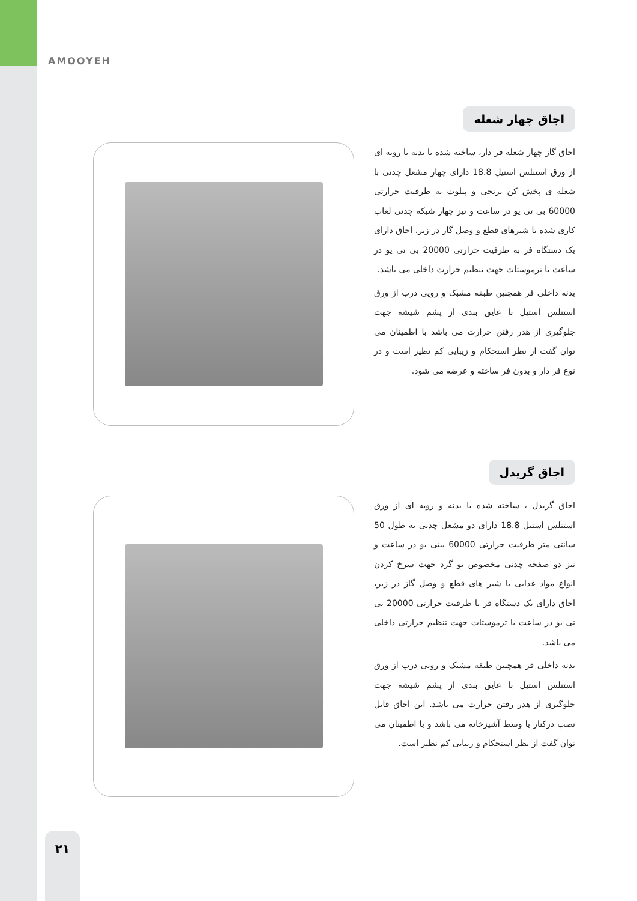AMOOYEH
اجاق چهار شعله
اجاق گاز چهار شعله فر دار، ساخته شده با بدنه با رویه ای از ورق استنلس استیل 18.8 دارای چهار مشعل چدنی با شعله ی پخش کن برنجی و پیلوت به ظرفیت حرارتی 60000 بی تی یو در ساعت و نیز چهار شبکه چدنی لعاب کاری شده با شیرهای قطع و وصل گاز در زیر، اجاق دارای یک دستگاه فر به ظرفیت حرارتی 20000 بی تی یو در ساعت با ترموستات جهت تنظیم حرارت داخلی می باشد.
بدنه داخلی فر همچنین طبقه مشبک و رویی درب از ورق استنلس استیل با عایق بندی از پشم شیشه جهت جلوگیری از هدر رفتن حرارت می باشد با اطمینان می توان گفت از نظر استحکام و زیبایی کم نظیر است و در نوع فر دار و بدون فر ساخته و عرضه می شود.
اجاق گریدل
اجاق گریدل ، ساخته شده با بدنه و رویه ای از ورق استنلس استیل 18.8 دارای دو مشعل چدنی به طول 50 سانتی متر ظرفیت حرارتی 60000 بیتی یو در ساعت و نیز دو صفحه چدنی مخصوص تو گرد جهت سرخ کردن انواع مواد غذایی با شیر های قطع و وصل گاز در زیر، اجاق دارای یک دستگاه فر با ظرفیت حرارتی 20000 بی تی یو در ساعت با ترموستات جهت تنظیم حرارتی داخلی می باشد.
بدنه داخلی فر همچنین طبقه مشبک و رویی درب از ورق استنلس استیل با عایق بندی از پشم شیشه جهت جلوگیری از هدر رفتن حرارت می باشد. این اجاق قابل نصب درکنار یا وسط آشپزخانه می باشد و با اطمینان می توان گفت از نظر استحکام و زیبایی کم نظیر است.
۲۱